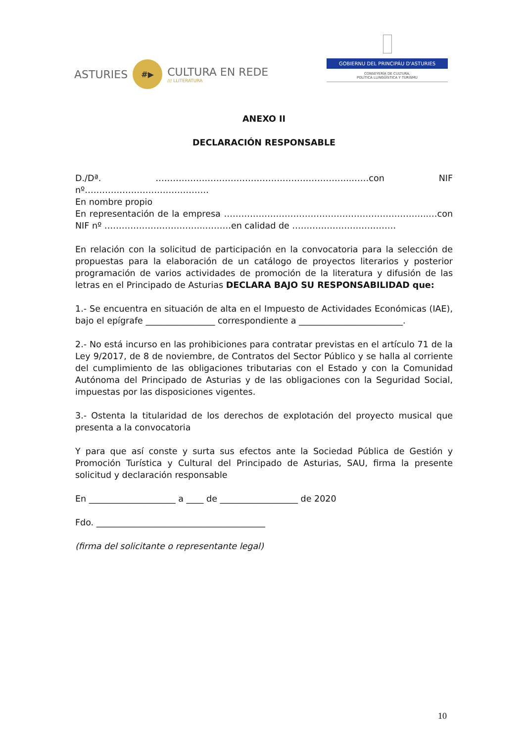ASTURIES
#▶
CULTURA EN REDE
/// LLITERATURA
GOBIERNU DEL PRINCIPÁU D'ASTURIES
CONSEYERÍA DE CULTURA,
POLÍTICA LLINGÜÍSTICA Y TURISMU
ANEXO II
DECLARACIÓN RESPONSABLE
D./Dª. …………………………………………………………..……con NIF nº…………………………….………
En nombre propio
En representación de la empresa ……………………………………………………………..…con NIF nº ……………………………..………en calidad de ………………………………
En relación con la solicitud de participación en la convocatoria para la selección de propuestas para la elaboración de un catálogo de proyectos literarios y posterior programación de varios actividades de promoción de la literatura y difusión de las letras en el Principado de Asturias DECLARA BAJO SU RESPONSABILIDAD que:
1.- Se encuentra en situación de alta en el Impuesto de Actividades Económicas (IAE), bajo el epígrafe ________________ correspondiente a ________________________.
2.- No está incurso en las prohibiciones para contratar previstas en el artículo 71 de la Ley 9/2017, de 8 de noviembre, de Contratos del Sector Público y se halla al corriente del cumplimiento de las obligaciones tributarias con el Estado y con la Comunidad Autónoma del Principado de Asturias y de las obligaciones con la Seguridad Social, impuestas por las disposiciones vigentes.
3.- Ostenta la titularidad de los derechos de explotación del proyecto musical que presenta a la convocatoria
Y para que así conste y surta sus efectos ante la Sociedad Pública de Gestión y Promoción Turística y Cultural del Principado de Asturias, SAU, firma la presente solicitud y declaración responsable
En ____________________ a ____ de __________________ de 2020
Fdo. _______________________________________
(firma del solicitante o representante legal)
10